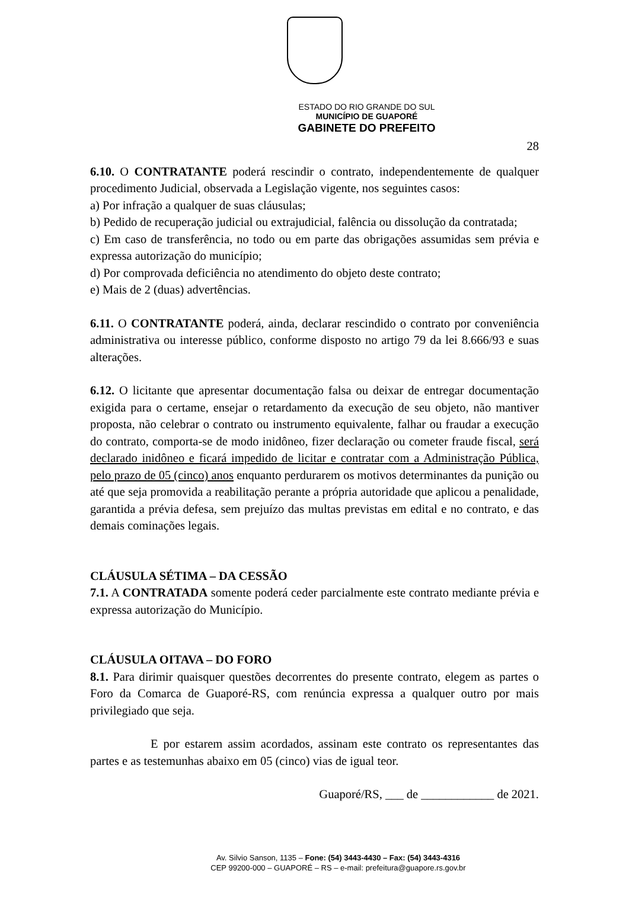ESTADO DO RIO GRANDE DO SUL
MUNICÍPIO DE GUAPORÉ
GABINETE DO PREFEITO
28
6.10. O CONTRATANTE poderá rescindir o contrato, independentemente de qualquer procedimento Judicial, observada a Legislação vigente, nos seguintes casos:
a) Por infração a qualquer de suas cláusulas;
b) Pedido de recuperação judicial ou extrajudicial, falência ou dissolução da contratada;
c) Em caso de transferência, no todo ou em parte das obrigações assumidas sem prévia e expressa autorização do município;
d) Por comprovada deficiência no atendimento do objeto deste contrato;
e) Mais de 2 (duas) advertências.
6.11. O CONTRATANTE poderá, ainda, declarar rescindido o contrato por conveniência administrativa ou interesse público, conforme disposto no artigo 79 da lei 8.666/93 e suas alterações.
6.12. O licitante que apresentar documentação falsa ou deixar de entregar documentação exigida para o certame, ensejar o retardamento da execução de seu objeto, não mantiver proposta, não celebrar o contrato ou instrumento equivalente, falhar ou fraudar a execução do contrato, comporta-se de modo inidôneo, fizer declaração ou cometer fraude fiscal, será declarado inidôneo e ficará impedido de licitar e contratar com a Administração Pública, pelo prazo de 05 (cinco) anos enquanto perdurarem os motivos determinantes da punição ou até que seja promovida a reabilitação perante a própria autoridade que aplicou a penalidade, garantida a prévia defesa, sem prejuízo das multas previstas em edital e no contrato, e das demais cominações legais.
CLÁUSULA SÉTIMA – DA CESSÃO
7.1. A CONTRATADA somente poderá ceder parcialmente este contrato mediante prévia e expressa autorização do Município.
CLÁUSULA OITAVA – DO FORO
8.1. Para dirimir quaisquer questões decorrentes do presente contrato, elegem as partes o Foro da Comarca de Guaporé-RS, com renúncia expressa a qualquer outro por mais privilegiado que seja.
E por estarem assim acordados, assinam este contrato os representantes das partes e as testemunhas abaixo em 05 (cinco) vias de igual teor.
Guaporé/RS, ___ de ____________ de 2021.
Av. Silvio Sanson, 1135 – Fone: (54) 3443-4430 – Fax: (54) 3443-4316
CEP 99200-000 – GUAPORÉ – RS – e-mail: prefeitura@guapore.rs.gov.br